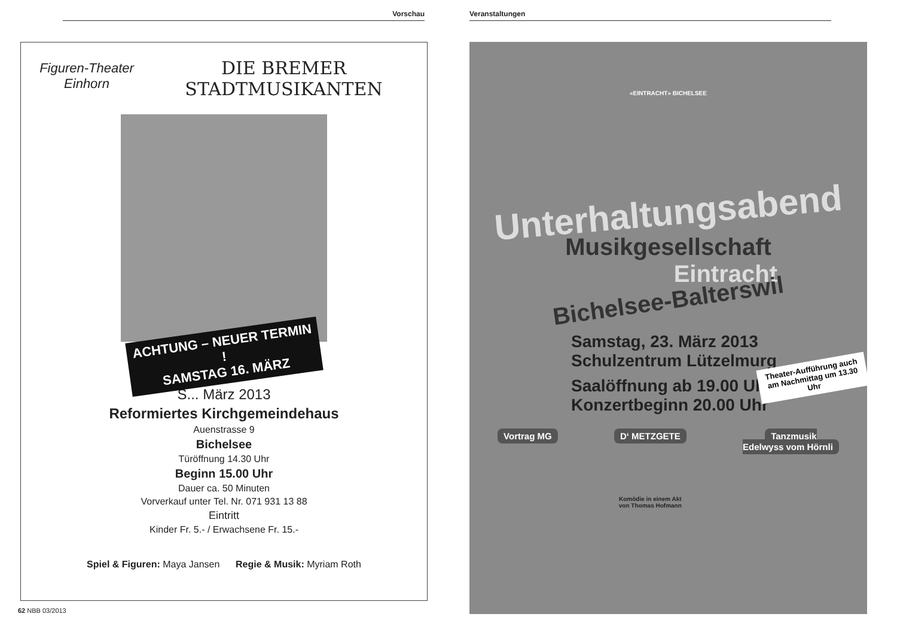Vorschau
Figuren-Theater
Einhorn
DIE BREMER
STADTMUSIKANTEN
ACHTUNG – NEUER TERMIN !
SAMSTAG 16. MÄRZ
S... März 2013
Reformiertes Kirchgemeindehaus
Auenstrasse 9
Bichelsee
Türöffnung 14.30 Uhr
Beginn 15.00 Uhr
Dauer ca. 50 Minuten
Vorverkauf unter Tel. Nr. 071 931 13 88
Eintritt
Kinder Fr. 5.- / Erwachsene Fr. 15.-
Spiel & Figuren: Maya Jansen Regie & Musik: Myriam Roth
62 NBB 03/2013
Veranstaltungen
«EINTRACHT» BICHELSEE
Unterhaltungsabend
Musikgesellschaft
Eintracht
Bichelsee-Balterswil
Samstag, 23. März 2013
Schulzentrum Lützelmurg
Saalöffnung ab 19.00 Uhr
Konzertbeginn 20.00 Uhr
Theater-Aufführung auch am Nachmittag um 13.30 Uhr
Vortrag MG D‘ METZGETE
Komödie in einem Akt
von Thomas Hofmann
Tanzmusik
Edelwyss vom Hörnli